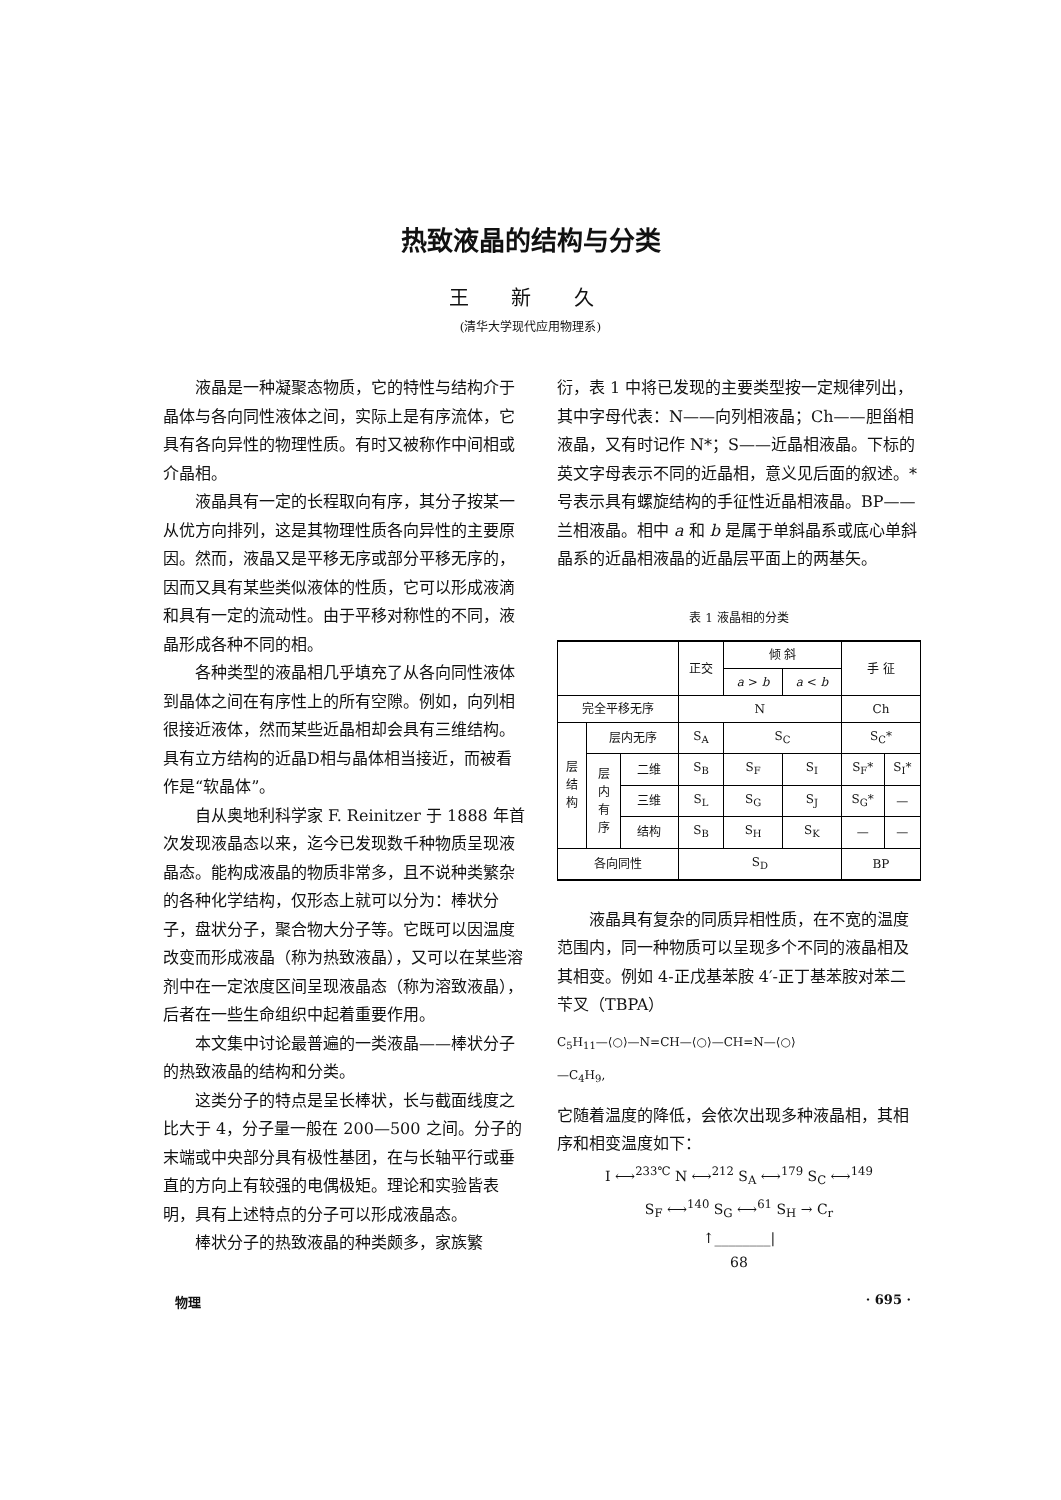热致液晶的结构与分类
王 新 久
(清华大学现代应用物理系)
液晶是一种凝聚态物质，它的特性与结构介于晶体与各向同性液体之间，实际上是有序流体，它具有各向异性的物理性质。有时又被称作中间相或介晶相。
液晶具有一定的长程取向有序，其分子按某一从优方向排列，这是其物理性质各向异性的主要原因。然而，液晶又是平移无序或部分平移无序的，因而又具有某些类似液体的性质，它可以形成液滴和具有一定的流动性。由于平移对称性的不同，液晶形成各种不同的相。
各种类型的液晶相几乎填充了从各向同性液体到晶体之间在有序性上的所有空隙。例如，向列相很接近液体，然而某些近晶相却会具有三维结构。具有立方结构的近晶D相与晶体相当接近，而被看作是“软晶体”。
自从奥地利科学家 F. Reinitzer 于 1888 年首次发现液晶态以来，迄今已发现数千种物质呈现液晶态。能构成液晶的物质非常多，且不说种类繁杂的各种化学结构，仅形态上就可以分为：棒状分子，盘状分子，聚合物大分子等。它既可以因温度改变而形成液晶（称为热致液晶），又可以在某些溶剂中在一定浓度区间呈现液晶态（称为溶致液晶），后者在一些生命组织中起着重要作用。
本文集中讨论最普遍的一类液晶——棒状分子的热致液晶的结构和分类。
这类分子的特点是呈长棒状，长与截面线度之比大于 4，分子量一般在 200—500 之间。分子的末端或中央部分具有极性基团，在与长轴平行或垂直的方向上有较强的电偶极矩。理论和实验皆表明，具有上述特点的分子可以形成液晶态。
棒状分子的热致液晶的种类颇多，家族繁
衍，表 1 中将已发现的主要类型按一定规律列出，其中字母代表：N——向列相液晶；Ch——胆甾相液晶，又有时记作 N*；S——近晶相液晶。下标的英文字母表示不同的近晶相，意义见后面的叙述。* 号表示具有螺旋结构的手征性近晶相液晶。BP——兰相液晶。相中 a 和 b 是属于单斜晶系或底心单斜晶系的近晶相液晶的近晶层平面上的两基矢。
表 1 液晶相的分类
| | | | 正交 | 倾 斜 | | 手 征 | |
| | | | | a > b | a < b | | |
| 完全平移无序 | | | N | | | Ch | |
| 层 结 构 | 层内无序 | | S<sub>A</sub> | S<sub>C</sub> | | S<sub>C</sub>* | |
| | 层 内 有 序 | 二维 | S<sub>B</sub> | S<sub>F</sub> | S<sub>I</sub> | S<sub>F</sub>* | S<sub>I</sub>* |
| | | 三维 | S<sub>L</sub> | S<sub>G</sub> | S<sub>J</sub> | S<sub>G</sub>* | — |
| | | 结构 | S<sub>B</sub> | S<sub>H</sub> | S<sub>K</sub> | — | — |
| 各向同性 | | | S<sub>D</sub> | | | BP | |
液晶具有复杂的同质异相性质，在不宽的温度范围内，同一种物质可以呈现多个不同的液晶相及其相变。例如 4-正戊基苯胺 4′-正丁基苯胺对苯二苄叉（TBPA）
C<sub>5</sub>H<sub>11</sub>—⟨○⟩—N=CH—⟨○⟩—CH=N—⟨○⟩
—C<sub>4</sub>H<sub>9</sub>,
它随着温度的降低，会依次出现多种液晶相，其相序和相变温度如下：
I ⟷<sup>233℃</sup> N ⟷<sup>212</sup> S<sub>A</sub> ⟷<sup>179</sup> S<sub>C</sub> ⟷<sup>149</sup>
S<sub>F</sub> ⟷<sup>140</sup> S<sub>G</sub> ⟷<sup>61</sup> S<sub>H</sub> → C<sub>r</sub>
↑________|
68
物理 · 695 ·